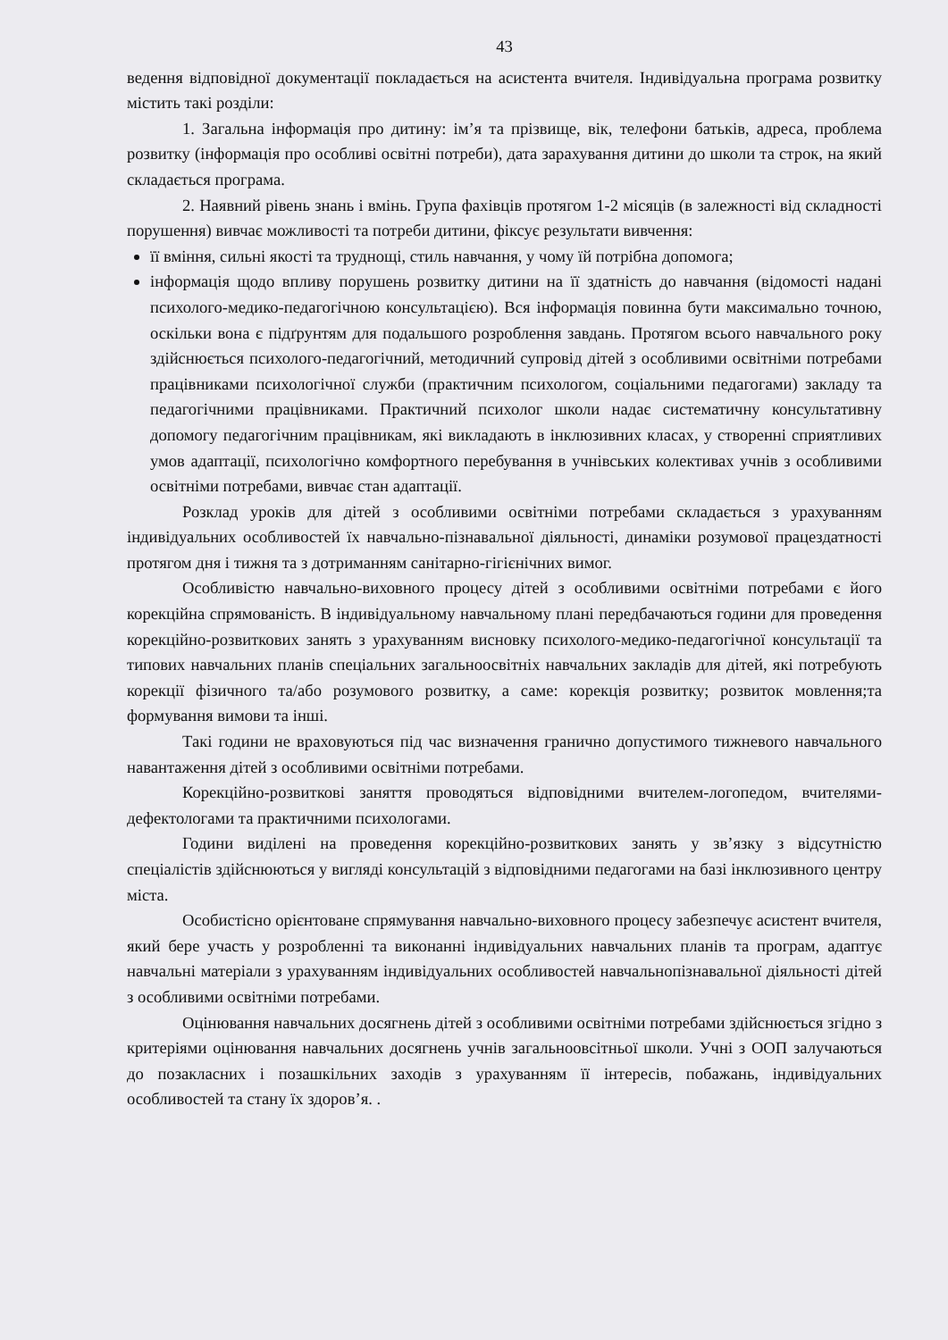43
ведення відповідної документації покладається на асистента вчителя. Індивідуальна програма розвитку містить такі розділи:
1. Загальна інформація про дитину: ім’я та прізвище, вік, телефони батьків, адреса, проблема розвитку (інформація про особливі освітні потреби), дата зарахування дитини до школи та строк, на який складається програма.
2. Наявний рівень знань і вмінь. Група фахівців протягом 1-2 місяців (в залежності від складності порушення) вивчає можливості та потреби дитини, фіксує результати вивчення:
її вміння, сильні якості та труднощі, стиль навчання, у чому їй потрібна допомога;
інформація щодо впливу порушень розвитку дитини на її здатність до навчання (відомості надані психолого-медико-педагогічною консультацією). Вся інформація повинна бути максимально точною, оскільки вона є підґрунтям для подальшого розроблення завдань. Протягом всього навчального року здійснюється психолого-педагогічний, методичний супровід дітей з особливими освітніми потребами працівниками психологічної служби (практичним психологом, соціальними педагогами) закладу та педагогічними працівниками. Практичний психолог школи надає систематичну консультативну допомогу педагогічним працівникам, які викладають в інклюзивних класах, у створенні сприятливих умов адаптації, психологічно комфортного перебування в учнівських колективах учнів з особливими освітніми потребами, вивчає стан адаптації.
Розклад уроків для дітей з особливими освітніми потребами складається з урахуванням індивідуальних особливостей їх навчально-пізнавальної діяльності, динаміки розумової працездатності протягом дня і тижня та з дотриманням санітарно-гігієнічних вимог.
Особливістю навчально-виховного процесу дітей з особливими освітніми потребами є його корекційна спрямованість. В індивідуальному навчальному плані передбачаються години для проведення корекційно-розвиткових занять з урахуванням висновку психолого-медико-педагогічної консультації та типових навчальних планів спеціальних загальноосвітніх навчальних закладів для дітей, які потребують корекції фізичного та/або розумового розвитку, а саме: корекція розвитку; розвиток мовлення;та формування вимови та інші.
Такі години не враховуються під час визначення гранично допустимого тижневого навчального навантаження дітей з особливими освітніми потребами.
Корекційно-розвиткові заняття проводяться відповідними вчителем-логопедом, вчителями-дефектологами та практичними психологами.
Години виділені на проведення корекційно-розвиткових занять у зв’язку з відсутністю спеціалістів здійснюються у вигляді консультацій з відповідними педагогами на базі інклюзивного центру міста.
Особистісно орієнтоване спрямування навчально-виховного процесу забезпечує асистент вчителя, який бере участь у розробленні та виконанні індивідуальних навчальних планів та програм, адаптує навчальні матеріали з урахуванням індивідуальних особливостей навчальнопізнавальної діяльності дітей з особливими освітніми потребами.
Оцінювання навчальних досягнень дітей з особливими освітніми потребами здійснюється згідно з критеріями оцінювання навчальних досягнень учнів загальноовсітньої школи. Учні з ООП залучаються до позакласних і позашкільних заходів з урахуванням її інтересів, побажань, індивідуальних особливостей та стану їх здоров’я. .